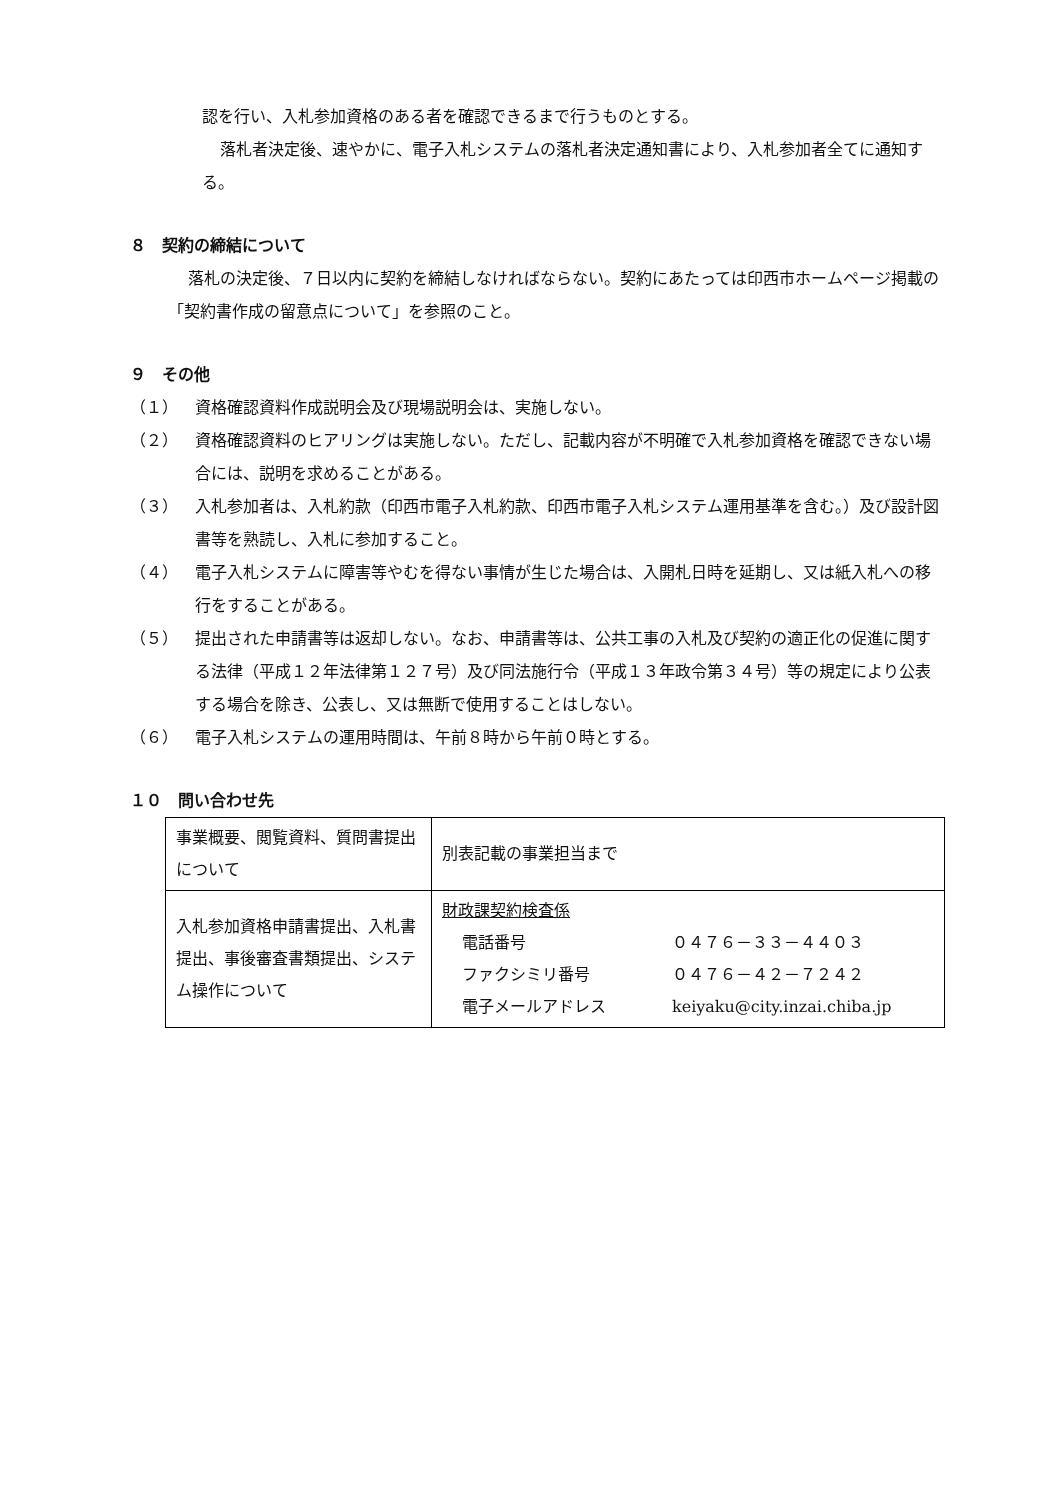認を行い、入札参加資格のある者を確認できるまで行うものとする。
落札者決定後、速やかに、電子入札システムの落札者決定通知書により、入札参加者全てに通知する。
８　契約の締結について
落札の決定後、７日以内に契約を締結しなければならない。契約にあたっては印西市ホームページ掲載の「契約書作成の留意点について」を参照のこと。
９　その他
（１） 資格確認資料作成説明会及び現場説明会は、実施しない。
（２） 資格確認資料のヒアリングは実施しない。ただし、記載内容が不明確で入札参加資格を確認できない場合には、説明を求めることがある。
（３） 入札参加者は、入札約款（印西市電子入札約款、印西市電子入札システム運用基準を含む。）及び設計図書等を熟読し、入札に参加すること。
（４） 電子入札システムに障害等やむを得ない事情が生じた場合は、入開札日時を延期し、又は紙入札への移行をすることがある。
（５） 提出された申請書等は返却しない。なお、申請書等は、公共工事の入札及び契約の適正化の促進に関する法律（平成１２年法律第１２７号）及び同法施行令（平成１３年政令第３４号）等の規定により公表する場合を除き、公表し、又は無断で使用することはしない。
（６） 電子入札システムの運用時間は、午前８時から午前０時とする。
１０　問い合わせ先
| 事業概要、閲覧資料、質問書提出について | 別表記載の事業担当まで |
| 入札参加資格申請書提出、入札書提出、事後審査書類提出、システム操作について | 財政課契約検査係 電話番号 ０４７６－３３－４４０３ ファクシミリ番号 ０４７６－４２－７２４２ 電子メールアドレス keiyaku@city.inzai.chiba.jp |